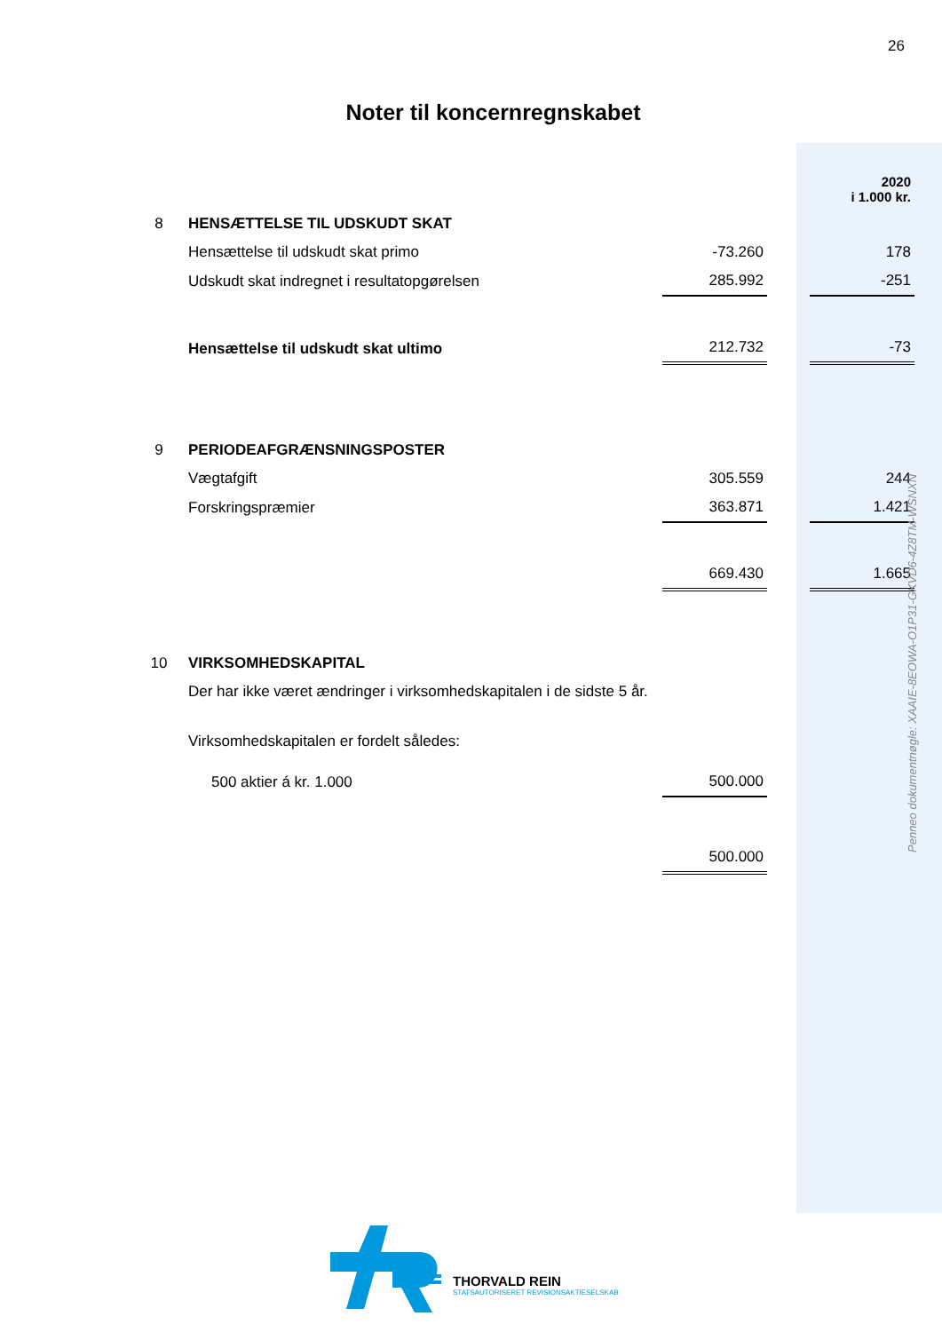26
Noter til koncernregnskabet
| | | | | 2020 i 1.000 kr. |
| 8 | HENSÆTTELSE TIL UDSKUDT SKAT | | | |
| | Hensættelse til udskudt skat primo | -73.260 | | 178 |
| | Udskudt skat indregnet i resultatopgørelsen | 285.992 | | -251 |
| | Hensættelse til udskudt skat ultimo | 212.732 | | -73 |
| 9 | PERIODEAFGRÆNSNINGSPOSTER | | | |
| | Vægtafgift | 305.559 | | 244 |
| | Forskringspræmier | 363.871 | | 1.421 |
| | | 669.430 | | 1.665 |
| 10 | VIRKSOMHEDSKAPITAL | | | |
| | Der har ikke været ændringer i virksomhedskapitalen i de sidste 5 år. | | | |
| | Virksomhedskapitalen er fordelt således: | | | |
| | 500 aktier á kr. 1.000 | 500.000 | | |
| | | 500.000 | | |
Penneo dokumentnøgle: XAAIE-8EOWA-O1P31-GKVD6-4Z8TM-WSNXN
THORVALD REIN
STATSAUTORISERET REVISIONSAKTIESELSKAB